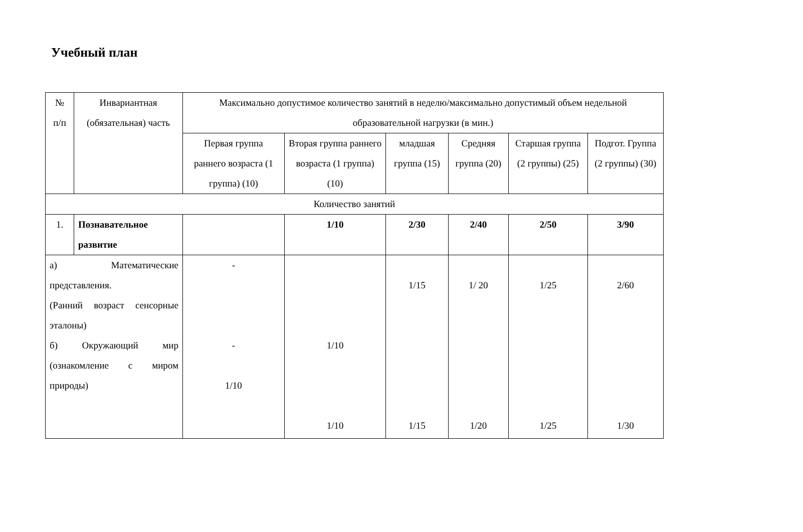Учебный план
| № п/п | Инвариантная (обязательная) часть | Максимально допустимое количество занятий в неделю/максимально допустимый объем недельной образовательной нагрузки (в мин.) | | | | | |
| | | Первая группа раннего возраста (1 группа) (10) | Вторая группа раннего возраста (1 группа) (10) | младшая группа (15) | Средняя группа (20) | Старшая группа (2 группы) (25) | Подгот. Группа (2 группы) (30) |
| Количество занятий | | | | | | | |
| 1. | Познавательное развитие | | 1/10 | 2/30 | 2/40 | 2/50 | 3/90 |
| а) Математические представления. (Ранний возраст сенсорные эталоны) б) Окружающий мир (ознакомление с миром природы) | | - - 1/10 | 1/10 1/10 | 1/15 1/15 | 1/ 20 1/20 | 1/25 1/25 | 2/60 1/30 |